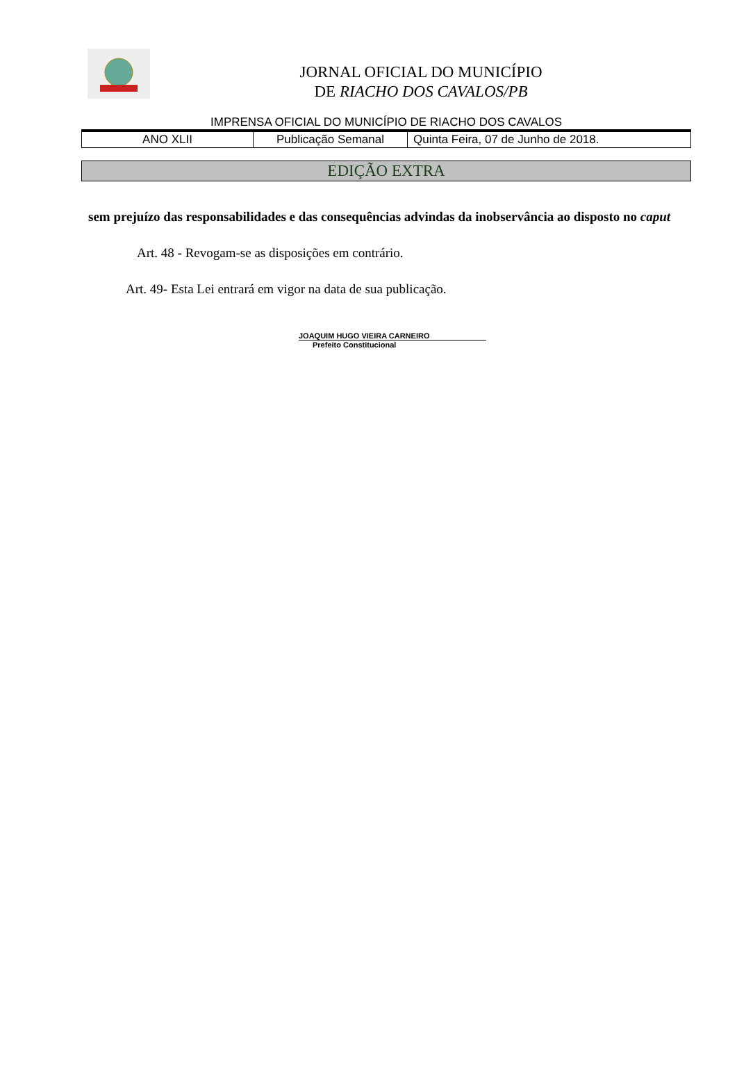JORNAL OFICIAL DO MUNICÍPIO
DE RIACHO DOS CAVALOS/PB
IMPRENSA OFICIAL DO MUNICÍPIO DE RIACHO DOS CAVALOS
| ANO XLII | Publicação Semanal | Quinta Feira, 07 de Junho de 2018. |
EDIÇÃO EXTRA
sem prejuízo das responsabilidades e das consequências advindas da inobservância ao disposto no caput
Art. 48 - Revogam-se as disposições em contrário.
Art. 49- Esta Lei entrará em vigor na data de sua publicação.
JOAQUIM HUGO VIEIRA CARNEIRO
Prefeito Constitucional